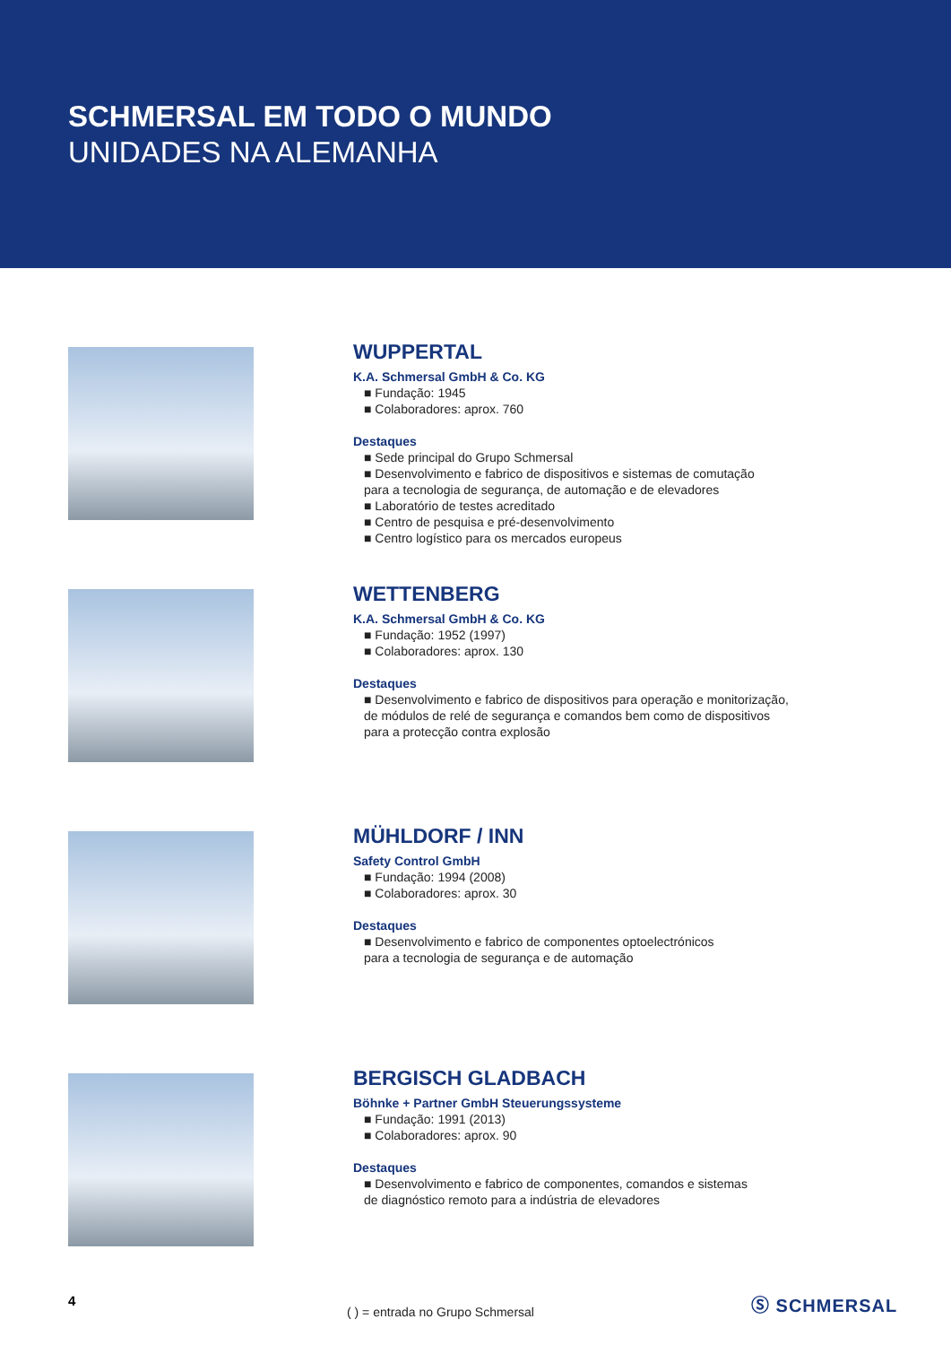SCHMERSAL EM TODO O MUNDO
UNIDADES NA ALEMANHA
WUPPERTAL
K.A. Schmersal GmbH & Co. KG
■ Fundação: 1945
■ Colaboradores: aprox. 760
Destaques
■ Sede principal do Grupo Schmersal
■ Desenvolvimento e fabrico de dispositivos e sistemas de comutação
para a tecnologia de segurança, de automação e de elevadores
■ Laboratório de testes acreditado
■ Centro de pesquisa e pré-desenvolvimento
■ Centro logístico para os mercados europeus
WETTENBERG
K.A. Schmersal GmbH & Co. KG
■ Fundação: 1952 (1997)
■ Colaboradores: aprox. 130
Destaques
■ Desenvolvimento e fabrico de dispositivos para operação e monitorização,
de módulos de relé de segurança e comandos bem como de dispositivos
para a protecção contra explosão
MÜHLDORF / INN
Safety Control GmbH
■ Fundação: 1994 (2008)
■ Colaboradores: aprox. 30
Destaques
■ Desenvolvimento e fabrico de componentes optoelectrónicos
para a tecnologia de segurança e de automação
BERGISCH GLADBACH
Böhnke + Partner GmbH Steuerungssysteme
■ Fundação: 1991 (2013)
■ Colaboradores: aprox. 90
Destaques
■ Desenvolvimento e fabrico de componentes, comandos e sistemas
de diagnóstico remoto para a indústria de elevadores
( ) = entrada no Grupo Schmersal
4 Ⓢ SCHMERSAL